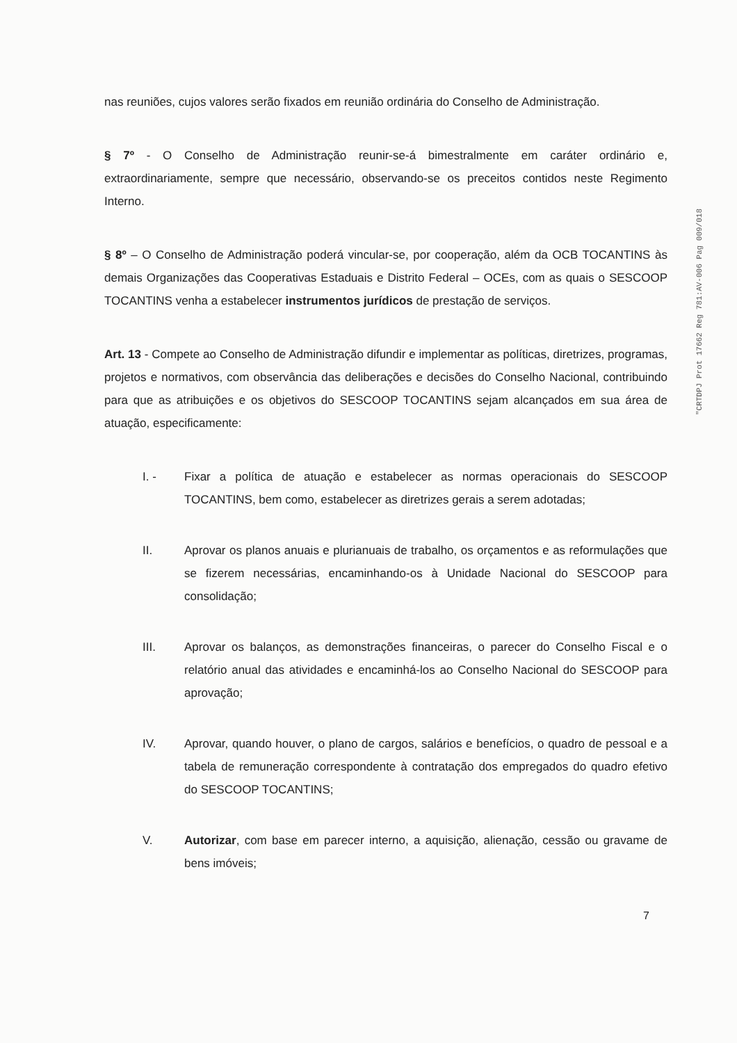nas reuniões, cujos valores serão fixados em reunião ordinária do Conselho de Administração.
§ 7º - O Conselho de Administração reunir-se-á bimestralmente em caráter ordinário e, extraordinariamente, sempre que necessário, observando-se os preceitos contidos neste Regimento Interno.
§ 8º – O Conselho de Administração poderá vincular-se, por cooperação, além da OCB TOCANTINS às demais Organizações das Cooperativas Estaduais e Distrito Federal – OCEs, com as quais o SESCOOP TOCANTINS venha a estabelecer instrumentos jurídicos de prestação de serviços.
Art. 13 - Compete ao Conselho de Administração difundir e implementar as políticas, diretrizes, programas, projetos e normativos, com observância das deliberações e decisões do Conselho Nacional, contribuindo para que as atribuições e os objetivos do SESCOOP TOCANTINS sejam alcançados em sua área de atuação, especificamente:
I. - Fixar a política de atuação e estabelecer as normas operacionais do SESCOOP TOCANTINS, bem como, estabelecer as diretrizes gerais a serem adotadas;
II. Aprovar os planos anuais e plurianuais de trabalho, os orçamentos e as reformulações que se fizerem necessárias, encaminhando-os à Unidade Nacional do SESCOOP para consolidação;
III. Aprovar os balanços, as demonstrações financeiras, o parecer do Conselho Fiscal e o relatório anual das atividades e encaminhá-los ao Conselho Nacional do SESCOOP para aprovação;
IV. Aprovar, quando houver, o plano de cargos, salários e benefícios, o quadro de pessoal e a tabela de remuneração correspondente à contratação dos empregados do quadro efetivo do SESCOOP TOCANTINS;
V. Autorizar, com base em parecer interno, a aquisição, alienação, cessão ou gravame de bens imóveis;
"CRTDPJ Prot 17662 Reg 781:AV-006 Pag 009/018
7